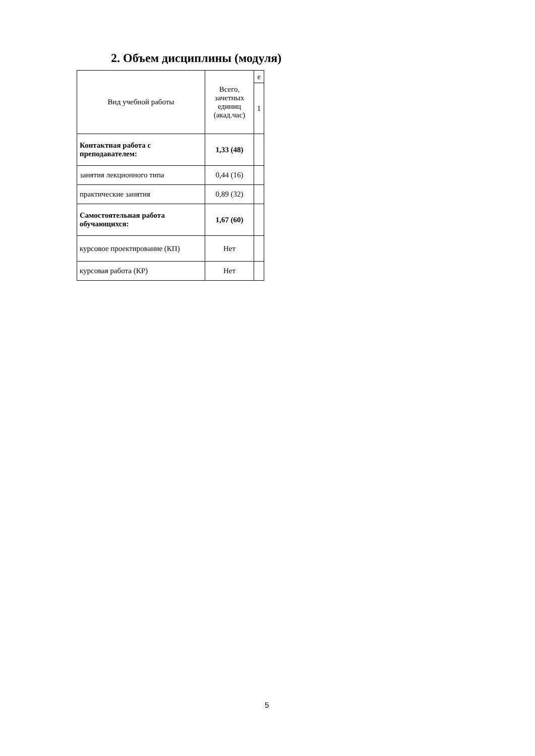2. Объем дисциплины (модуля)
| Вид учебной работы | Всего, зачетных единиц (акад.час) | е |
| --- | --- | --- |
| | | 1 |
| Контактная работа с преподавателем: | 1,33 (48) | |
| занятия лекционного типа | 0,44 (16) | |
| практические занятия | 0,89 (32) | |
| Самостоятельная работа обучающихся: | 1,67 (60) | |
| курсовое проектирование (КП) | Нет | |
| курсовая работа (КР) | Нет | |
5